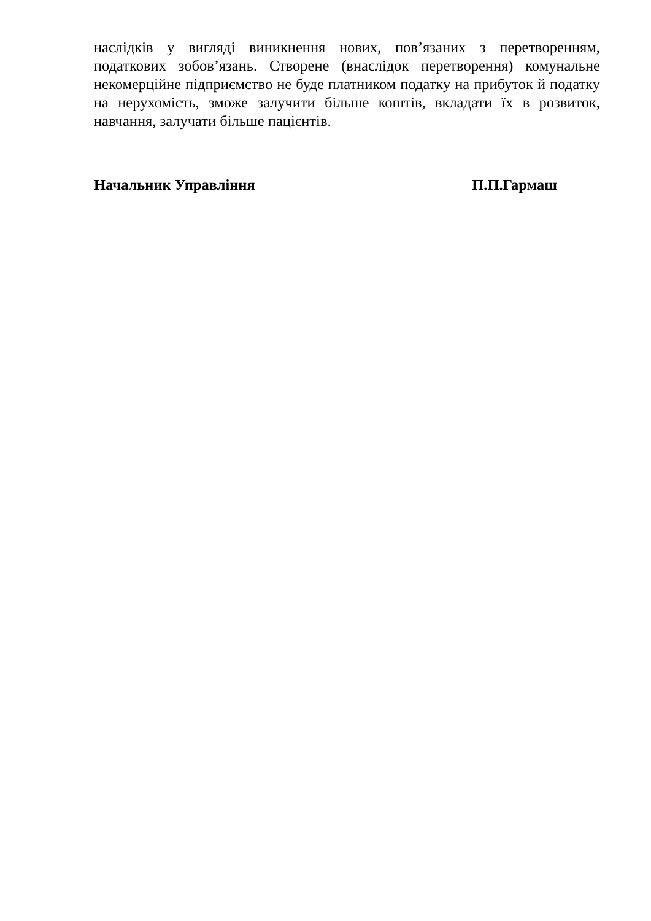наслідків у вигляді виникнення нових, пов’язаних з перетворенням, податкових зобов’язань. Створене (внаслідок перетворення) комунальне некомерційне підприємство не буде платником податку на прибуток й податку на нерухомість, зможе залучити більше коштів, вкладати їх в розвиток, навчання, залучати більше пацієнтів.
Начальник Управління П.П.Гармаш